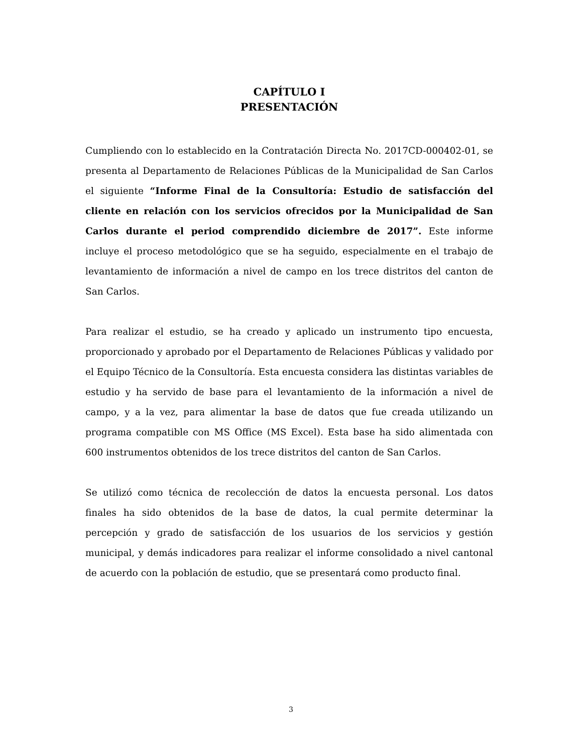CAPÍTULO I
PRESENTACIÓN
Cumpliendo con lo establecido en la Contratación Directa No. 2017CD-000402-01, se presenta al Departamento de Relaciones Públicas de la Municipalidad de San Carlos el siguiente “Informe Final de la Consultoría: Estudio de satisfacción del cliente en relación con los servicios ofrecidos por la Municipalidad de San Carlos durante el period comprendido diciembre de 2017”. Este informe incluye el proceso metodológico que se ha seguido, especialmente en el trabajo de levantamiento de información a nivel de campo en los trece distritos del canton de San Carlos.
Para realizar el estudio, se ha creado y aplicado un instrumento tipo encuesta, proporcionado y aprobado por el Departamento de Relaciones Públicas y validado por el Equipo Técnico de la Consultoría. Esta encuesta considera las distintas variables de estudio y ha servido de base para el levantamiento de la información a nivel de campo, y a la vez, para alimentar la base de datos que fue creada utilizando un programa compatible con MS Office (MS Excel). Esta base ha sido alimentada con 600 instrumentos obtenidos de los trece distritos del canton de San Carlos.
Se utilizó como técnica de recolección de datos la encuesta personal. Los datos finales ha sido obtenidos de la base de datos, la cual permite determinar la percepción y grado de satisfacción de los usuarios de los servicios y gestión municipal, y demás indicadores para realizar el informe consolidado a nivel cantonal de acuerdo con la población de estudio, que se presentará como producto final.
3